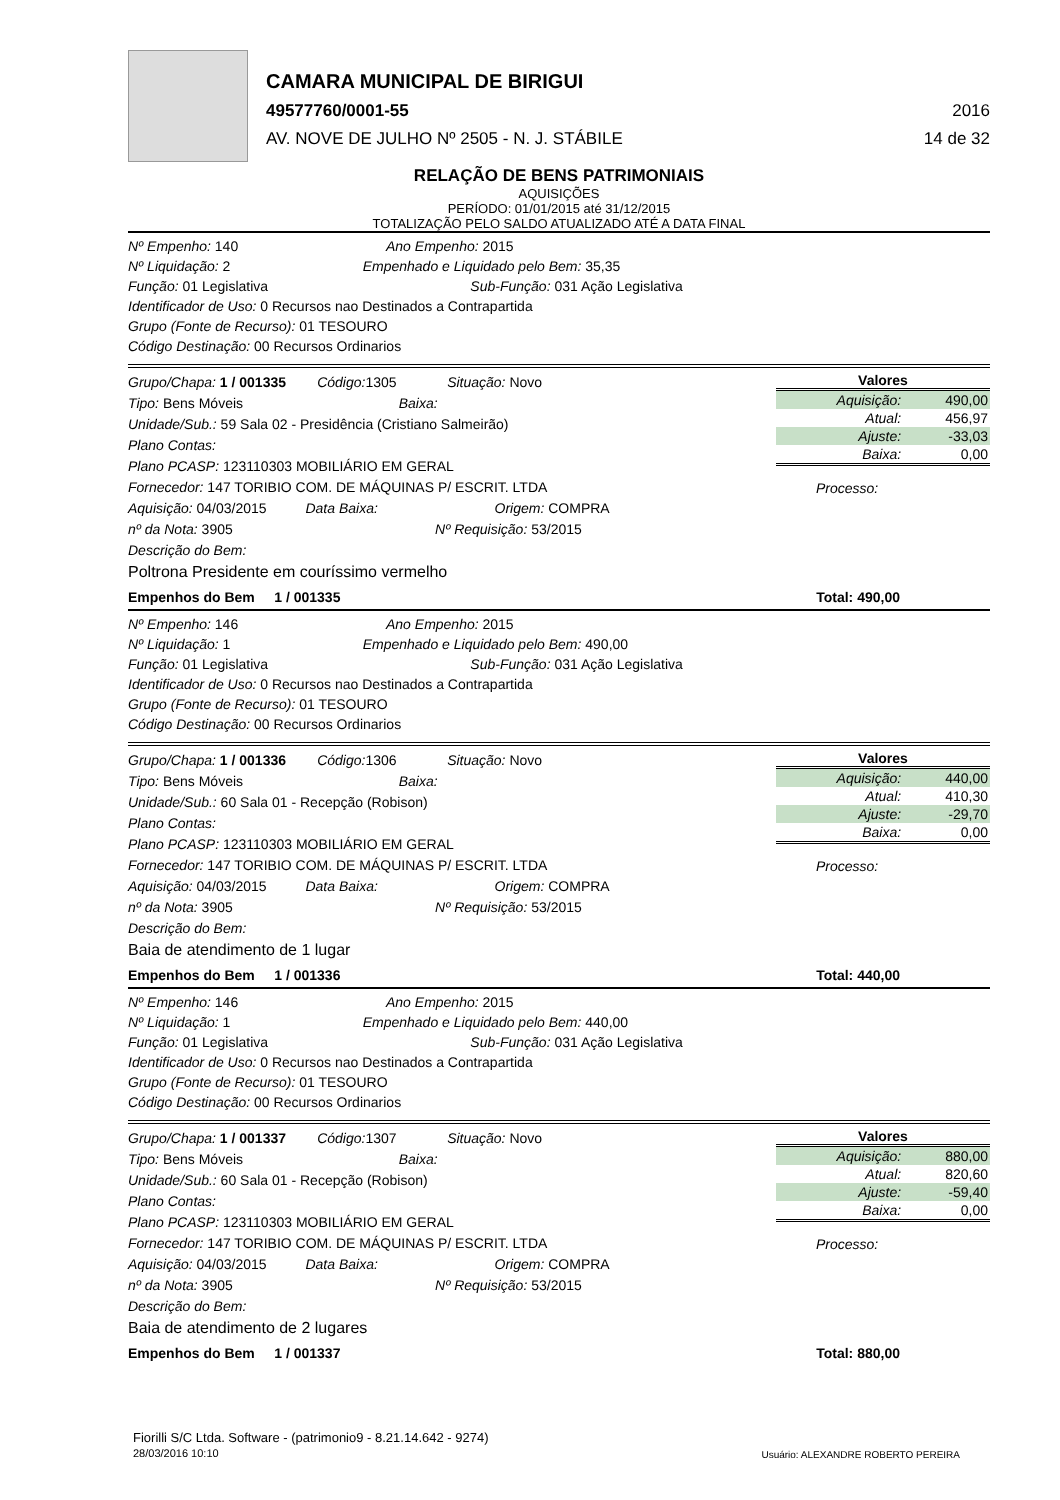CAMARA MUNICIPAL DE BIRIGUI
49577760/0001-55 2016
AV. NOVE DE JULHO Nº 2505 - N. J. STÁBILE 14 de 32
RELAÇÃO DE BENS PATRIMONIAIS
AQUISIÇÕES
PERÍODO: 01/01/2015 até 31/12/2015
TOTALIZAÇÃO PELO SALDO ATUALIZADO ATÉ A DATA FINAL
Nº Empenho: 140 Ano Empenho: 2015
Nº Liquidação: 2 Empenhado e Liquidado pelo Bem: 35,35
Função: 01 Legislativa Sub-Função: 031 Ação Legislativa
Identificador de Uso: 0 Recursos nao Destinados a Contrapartida
Grupo (Fonte de Recurso): 01 TESOURO
Código Destinação: 00 Recursos Ordinarios
Grupo/Chapa: 1 / 001335 Código: 1305 Situação: Novo
Tipo: Bens Móveis Baixa:
Unidade/Sub.: 59 Sala 02 - Presidência (Cristiano Salmeirão)
Plano Contas:
Plano PCASP: 123110303 MOBILIÁRIO EM GERAL
Fornecedor: 147 TORIBIO COM. DE MÁQUINAS P/ ESCRIT. LTDA
Aquisição: 04/03/2015 Data Baixa: Origem: COMPRA
nº da Nota: 3905 Nº Requisição: 53/2015
Descrição do Bem:
Poltrona Presidente em couríssimo vermelho
Valores
| Aquisição: | 490,00 |
| Atual: | 456,97 |
| Ajuste: | -33,03 |
| Baixa: | 0,00 |
Processo:
Empenhos do Bem 1 / 001335 Total: 490,00
Nº Empenho: 146 Ano Empenho: 2015
Nº Liquidação: 1 Empenhado e Liquidado pelo Bem: 490,00
Função: 01 Legislativa Sub-Função: 031 Ação Legislativa
Identificador de Uso: 0 Recursos nao Destinados a Contrapartida
Grupo (Fonte de Recurso): 01 TESOURO
Código Destinação: 00 Recursos Ordinarios
Grupo/Chapa: 1 / 001336 Código: 1306 Situação: Novo
Tipo: Bens Móveis Baixa:
Unidade/Sub.: 60 Sala 01 - Recepção (Robison)
Plano Contas:
Plano PCASP: 123110303 MOBILIÁRIO EM GERAL
Fornecedor: 147 TORIBIO COM. DE MÁQUINAS P/ ESCRIT. LTDA
Aquisição: 04/03/2015 Data Baixa: Origem: COMPRA
nº da Nota: 3905 Nº Requisição: 53/2015
Descrição do Bem:
Baia de atendimento de 1 lugar
Valores
| Aquisição: | 440,00 |
| Atual: | 410,30 |
| Ajuste: | -29,70 |
| Baixa: | 0,00 |
Processo:
Empenhos do Bem 1 / 001336 Total: 440,00
Nº Empenho: 146 Ano Empenho: 2015
Nº Liquidação: 1 Empenhado e Liquidado pelo Bem: 440,00
Função: 01 Legislativa Sub-Função: 031 Ação Legislativa
Identificador de Uso: 0 Recursos nao Destinados a Contrapartida
Grupo (Fonte de Recurso): 01 TESOURO
Código Destinação: 00 Recursos Ordinarios
Grupo/Chapa: 1 / 001337 Código: 1307 Situação: Novo
Tipo: Bens Móveis Baixa:
Unidade/Sub.: 60 Sala 01 - Recepção (Robison)
Plano Contas:
Plano PCASP: 123110303 MOBILIÁRIO EM GERAL
Fornecedor: 147 TORIBIO COM. DE MÁQUINAS P/ ESCRIT. LTDA
Aquisição: 04/03/2015 Data Baixa: Origem: COMPRA
nº da Nota: 3905 Nº Requisição: 53/2015
Descrição do Bem:
Baia de atendimento de 2 lugares
Valores
| Aquisição: | 880,00 |
| Atual: | 820,60 |
| Ajuste: | -59,40 |
| Baixa: | 0,00 |
Processo:
Empenhos do Bem 1 / 001337 Total: 880,00
Fiorilli S/C Ltda. Software - (patrimonio9 - 8.21.14.642 - 9274)
28/03/2016 10:10
Usuário: ALEXANDRE ROBERTO PEREIRA